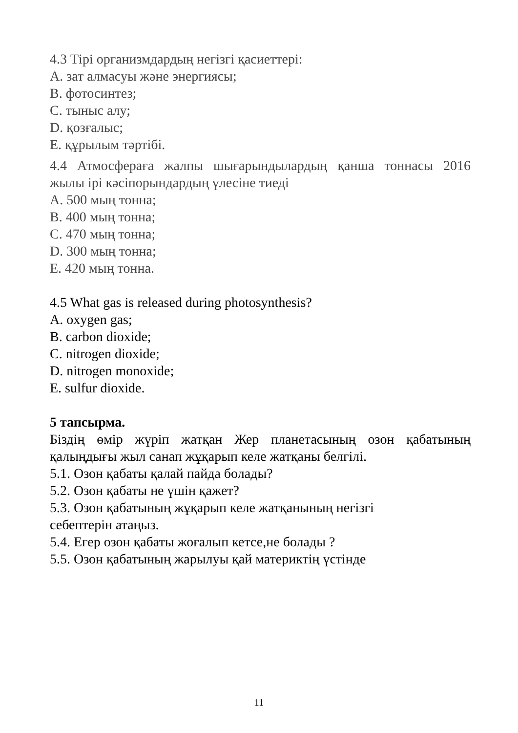4.3 Тірі организмдардың негізгі қасиеттері:
А. зат алмасуы және энергиясы;
В. фотосинтез;
С. тыныс алу;
D. қозғалыс;
Е. құрылым тәртібі.
4.4 Атмосфераға жалпы шығарындылардың қанша тоннасы 2016
жылы ірі кәсіпорындардың үлесіне тиеді
А. 500 мың тонна;
В. 400 мың тонна;
С. 470 мың тонна;
D. 300 мың тонна;
Е. 420 мың тонна.
4.5 What gas is released during photosynthesis?
A. oxygen gas;
B. carbon dioxide;
C. nitrogen dioxide;
D. nitrogen monoxide;
E. sulfur dioxide.
5 тапсырма.
Біздің өмір жүріп жатқан Жер планетасының озон қабатының
қалыңдығы жыл санап жұқарып келе жатқаны белгілі.
5.1. Озон қабаты қалай пайда болады?
5.2. Озон қабаты не үшін қажет?
5.3. Озон қабатының жұқарып келе жатқанының негізгі
себептерін атаңыз.
5.4. Егер озон қабаты жоғалып кетсе,не болады ?
5.5. Озон қабатының жарылуы қай материктің үстінде
11